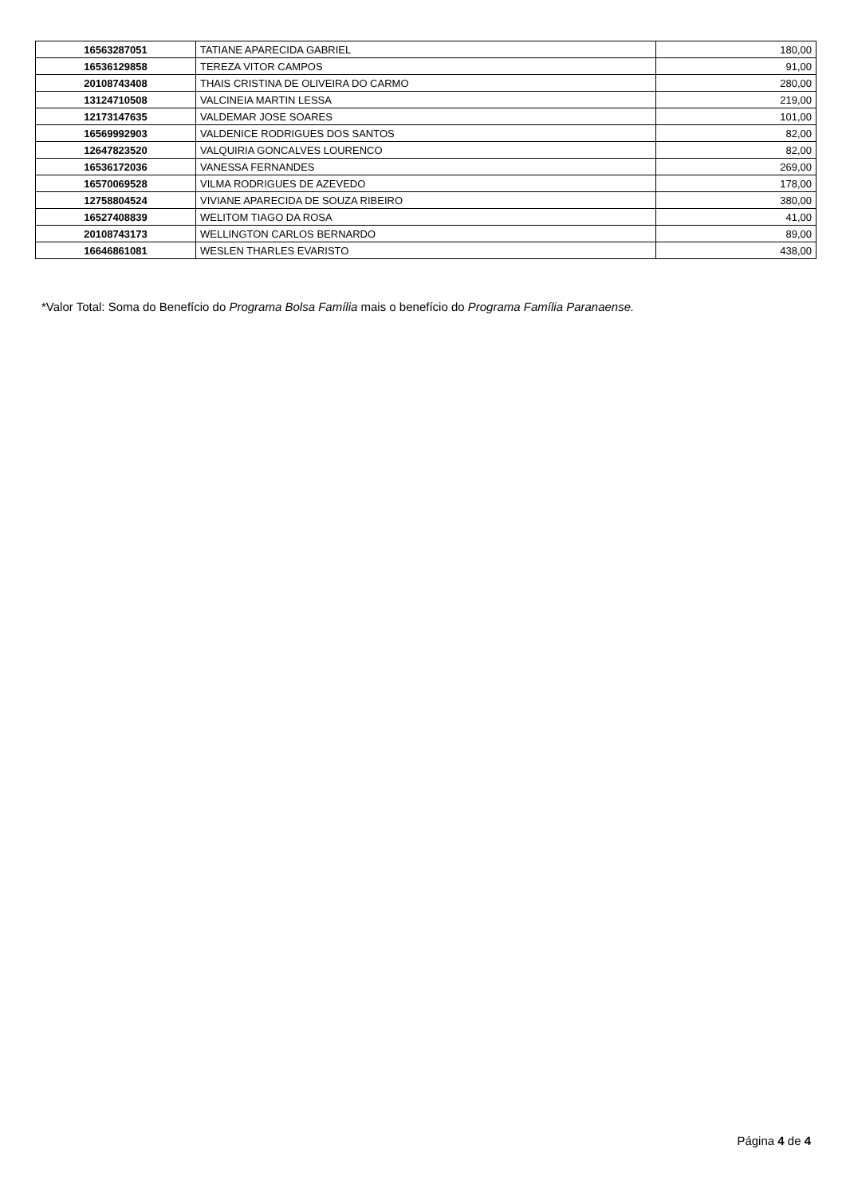| 16563287051 | TATIANE APARECIDA GABRIEL | 180,00 |
| 16536129858 | TEREZA VITOR CAMPOS | 91,00 |
| 20108743408 | THAIS CRISTINA DE OLIVEIRA DO CARMO | 280,00 |
| 13124710508 | VALCINEIA MARTIN LESSA | 219,00 |
| 12173147635 | VALDEMAR JOSE SOARES | 101,00 |
| 16569992903 | VALDENICE RODRIGUES DOS SANTOS | 82,00 |
| 12647823520 | VALQUIRIA GONCALVES LOURENCO | 82,00 |
| 16536172036 | VANESSA FERNANDES | 269,00 |
| 16570069528 | VILMA RODRIGUES DE AZEVEDO | 178,00 |
| 12758804524 | VIVIANE APARECIDA DE SOUZA RIBEIRO | 380,00 |
| 16527408839 | WELITOM TIAGO DA ROSA | 41,00 |
| 20108743173 | WELLINGTON CARLOS BERNARDO | 89,00 |
| 16646861081 | WESLEN THARLES EVARISTO | 438,00 |
*Valor Total: Soma do Benefício do Programa Bolsa Família mais o benefício do Programa Família Paranaense.
Página 4 de 4